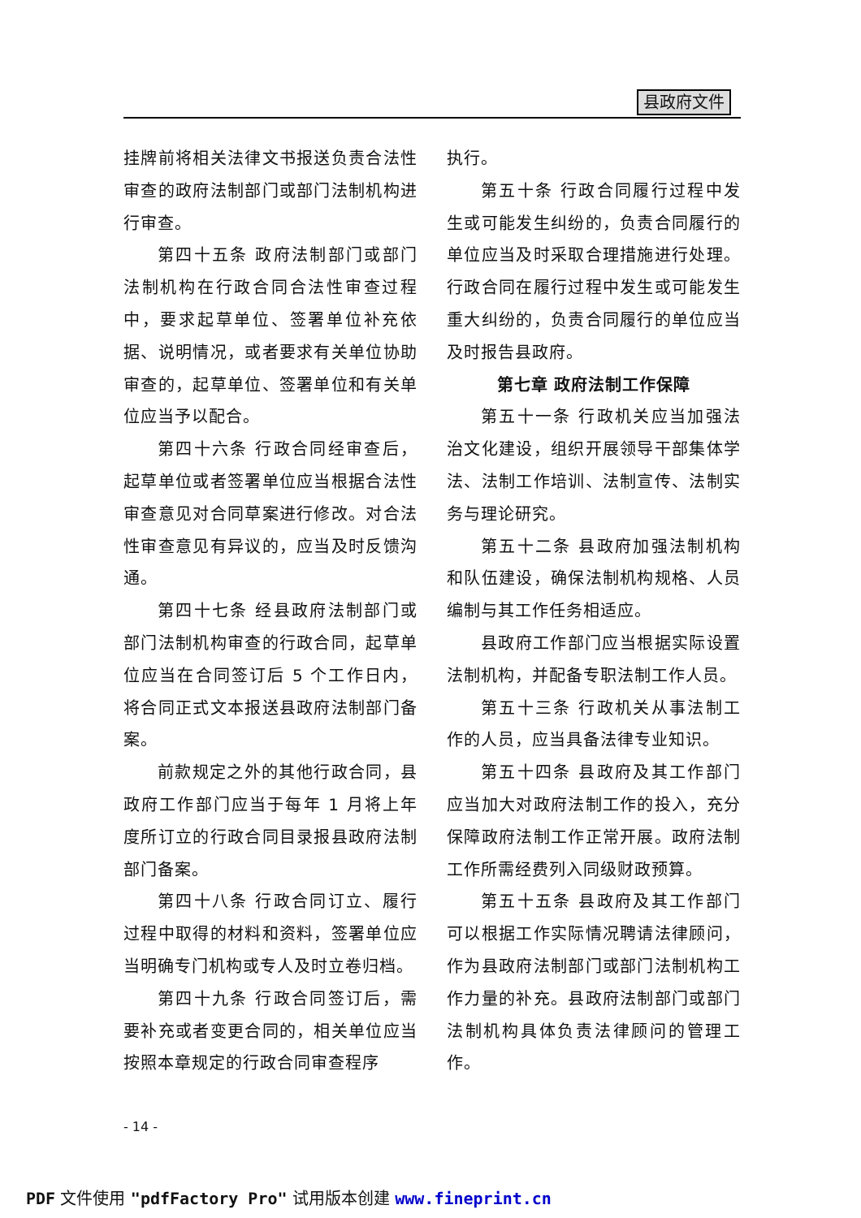县政府文件
挂牌前将相关法律文书报送负责合法性审查的政府法制部门或部门法制机构进行审查。
第四十五条 政府法制部门或部门法制机构在行政合同合法性审查过程中，要求起草单位、签署单位补充依据、说明情况，或者要求有关单位协助审查的，起草单位、签署单位和有关单位应当予以配合。
第四十六条 行政合同经审查后，起草单位或者签署单位应当根据合法性审查意见对合同草案进行修改。对合法性审查意见有异议的，应当及时反馈沟通。
第四十七条 经县政府法制部门或部门法制机构审查的行政合同，起草单位应当在合同签订后 5 个工作日内，将合同正式文本报送县政府法制部门备案。
前款规定之外的其他行政合同，县政府工作部门应当于每年 1 月将上年度所订立的行政合同目录报县政府法制部门备案。
第四十八条 行政合同订立、履行过程中取得的材料和资料，签署单位应当明确专门机构或专人及时立卷归档。
第四十九条 行政合同签订后，需要补充或者变更合同的，相关单位应当按照本章规定的行政合同审查程序
执行。
第五十条 行政合同履行过程中发生或可能发生纠纷的，负责合同履行的单位应当及时采取合理措施进行处理。行政合同在履行过程中发生或可能发生重大纠纷的，负责合同履行的单位应当及时报告县政府。
第七章 政府法制工作保障
第五十一条 行政机关应当加强法治文化建设，组织开展领导干部集体学法、法制工作培训、法制宣传、法制实务与理论研究。
第五十二条 县政府加强法制机构和队伍建设，确保法制机构规格、人员编制与其工作任务相适应。
县政府工作部门应当根据实际设置法制机构，并配备专职法制工作人员。
第五十三条 行政机关从事法制工作的人员，应当具备法律专业知识。
第五十四条 县政府及其工作部门应当加大对政府法制工作的投入，充分保障政府法制工作正常开展。政府法制工作所需经费列入同级财政预算。
第五十五条 县政府及其工作部门可以根据工作实际情况聘请法律顾问，作为县政府法制部门或部门法制机构工作力量的补充。县政府法制部门或部门法制机构具体负责法律顾问的管理工作。
- 14 -
PDF 文件使用 "pdfFactory Pro" 试用版本创建 www.fineprint.cn